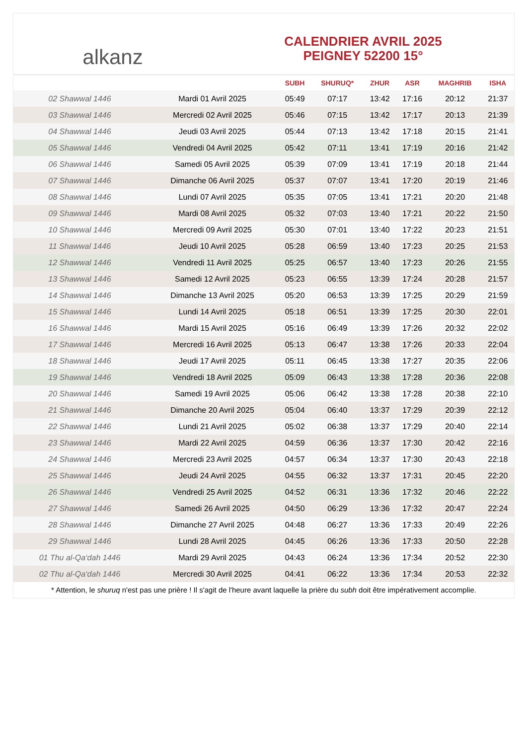alkanz
CALENDRIER AVRIL 2025
PEIGNEY 52200 15°
| | | SUBH | SHURUQ* | ZHUR | ASR | MAGHRIB | ISHA |
| --- | --- | --- | --- | --- | --- | --- | --- |
| 02 Shawwal 1446 | Mardi 01 Avril 2025 | 05:49 | 07:17 | 13:42 | 17:16 | 20:12 | 21:37 |
| 03 Shawwal 1446 | Mercredi 02 Avril 2025 | 05:46 | 07:15 | 13:42 | 17:17 | 20:13 | 21:39 |
| 04 Shawwal 1446 | Jeudi 03 Avril 2025 | 05:44 | 07:13 | 13:42 | 17:18 | 20:15 | 21:41 |
| 05 Shawwal 1446 | Vendredi 04 Avril 2025 | 05:42 | 07:11 | 13:41 | 17:19 | 20:16 | 21:42 |
| 06 Shawwal 1446 | Samedi 05 Avril 2025 | 05:39 | 07:09 | 13:41 | 17:19 | 20:18 | 21:44 |
| 07 Shawwal 1446 | Dimanche 06 Avril 2025 | 05:37 | 07:07 | 13:41 | 17:20 | 20:19 | 21:46 |
| 08 Shawwal 1446 | Lundi 07 Avril 2025 | 05:35 | 07:05 | 13:41 | 17:21 | 20:20 | 21:48 |
| 09 Shawwal 1446 | Mardi 08 Avril 2025 | 05:32 | 07:03 | 13:40 | 17:21 | 20:22 | 21:50 |
| 10 Shawwal 1446 | Mercredi 09 Avril 2025 | 05:30 | 07:01 | 13:40 | 17:22 | 20:23 | 21:51 |
| 11 Shawwal 1446 | Jeudi 10 Avril 2025 | 05:28 | 06:59 | 13:40 | 17:23 | 20:25 | 21:53 |
| 12 Shawwal 1446 | Vendredi 11 Avril 2025 | 05:25 | 06:57 | 13:40 | 17:23 | 20:26 | 21:55 |
| 13 Shawwal 1446 | Samedi 12 Avril 2025 | 05:23 | 06:55 | 13:39 | 17:24 | 20:28 | 21:57 |
| 14 Shawwal 1446 | Dimanche 13 Avril 2025 | 05:20 | 06:53 | 13:39 | 17:25 | 20:29 | 21:59 |
| 15 Shawwal 1446 | Lundi 14 Avril 2025 | 05:18 | 06:51 | 13:39 | 17:25 | 20:30 | 22:01 |
| 16 Shawwal 1446 | Mardi 15 Avril 2025 | 05:16 | 06:49 | 13:39 | 17:26 | 20:32 | 22:02 |
| 17 Shawwal 1446 | Mercredi 16 Avril 2025 | 05:13 | 06:47 | 13:38 | 17:26 | 20:33 | 22:04 |
| 18 Shawwal 1446 | Jeudi 17 Avril 2025 | 05:11 | 06:45 | 13:38 | 17:27 | 20:35 | 22:06 |
| 19 Shawwal 1446 | Vendredi 18 Avril 2025 | 05:09 | 06:43 | 13:38 | 17:28 | 20:36 | 22:08 |
| 20 Shawwal 1446 | Samedi 19 Avril 2025 | 05:06 | 06:42 | 13:38 | 17:28 | 20:38 | 22:10 |
| 21 Shawwal 1446 | Dimanche 20 Avril 2025 | 05:04 | 06:40 | 13:37 | 17:29 | 20:39 | 22:12 |
| 22 Shawwal 1446 | Lundi 21 Avril 2025 | 05:02 | 06:38 | 13:37 | 17:29 | 20:40 | 22:14 |
| 23 Shawwal 1446 | Mardi 22 Avril 2025 | 04:59 | 06:36 | 13:37 | 17:30 | 20:42 | 22:16 |
| 24 Shawwal 1446 | Mercredi 23 Avril 2025 | 04:57 | 06:34 | 13:37 | 17:30 | 20:43 | 22:18 |
| 25 Shawwal 1446 | Jeudi 24 Avril 2025 | 04:55 | 06:32 | 13:37 | 17:31 | 20:45 | 22:20 |
| 26 Shawwal 1446 | Vendredi 25 Avril 2025 | 04:52 | 06:31 | 13:36 | 17:32 | 20:46 | 22:22 |
| 27 Shawwal 1446 | Samedi 26 Avril 2025 | 04:50 | 06:29 | 13:36 | 17:32 | 20:47 | 22:24 |
| 28 Shawwal 1446 | Dimanche 27 Avril 2025 | 04:48 | 06:27 | 13:36 | 17:33 | 20:49 | 22:26 |
| 29 Shawwal 1446 | Lundi 28 Avril 2025 | 04:45 | 06:26 | 13:36 | 17:33 | 20:50 | 22:28 |
| 01 Thu al-Qa‘dah 1446 | Mardi 29 Avril 2025 | 04:43 | 06:24 | 13:36 | 17:34 | 20:52 | 22:30 |
| 02 Thu al-Qa‘dah 1446 | Mercredi 30 Avril 2025 | 04:41 | 06:22 | 13:36 | 17:34 | 20:53 | 22:32 |
* Attention, le shuruq n'est pas une prière ! Il s'agit de l'heure avant laquelle la prière du subh doit être impérativement accomplie.